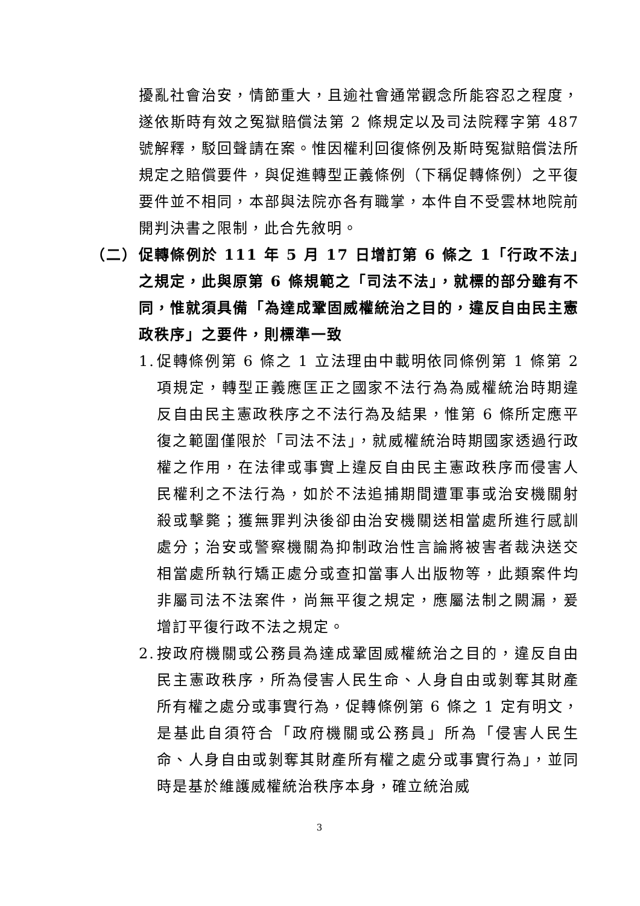擾亂社會治安，情節重大，且逾社會通常觀念所能容忍之程度，遂依斯時有效之冤獄賠償法第 2 條規定以及司法院釋字第 487 號解釋，駁回聲請在案。惟因權利回復條例及斯時冤獄賠償法所規定之賠償要件，與促進轉型正義條例（下稱促轉條例）之平復要件並不相同，本部與法院亦各有職掌，本件自不受雲林地院前開判決書之限制，此合先敘明。
（二） 促轉條例於 111 年 5 月 17 日增訂第 6 條之 1「行政不法」之規定，此與原第 6 條規範之「司法不法」，就標的部分雖有不同，惟就須具備「為達成鞏固威權統治之目的，違反自由民主憲政秩序」之要件，則標準一致
1. 促轉條例第 6 條之 1 立法理由中載明依同條例第 1 條第 2 項規定，轉型正義應匡正之國家不法行為為威權統治時期違反自由民主憲政秩序之不法行為及結果，惟第 6 條所定應平復之範圍僅限於「司法不法」，就威權統治時期國家透過行政權之作用，在法律或事實上違反自由民主憲政秩序而侵害人民權利之不法行為，如於不法追捕期間遭軍事或治安機關射殺或擊斃；獲無罪判決後卻由治安機關送相當處所進行感訓處分；治安或警察機關為抑制政治性言論將被害者裁決送交相當處所執行矯正處分或查扣當事人出版物等，此類案件均非屬司法不法案件，尚無平復之規定，應屬法制之闕漏，爰增訂平復行政不法之規定。
2. 按政府機關或公務員為達成鞏固威權統治之目的，違反自由民主憲政秩序，所為侵害人民生命、人身自由或剝奪其財產所有權之處分或事實行為，促轉條例第 6 條之 1 定有明文，是基此自須符合「政府機關或公務員」所為「侵害人民生命、人身自由或剝奪其財產所有權之處分或事實行為」，並同時是基於維護威權統治秩序本身，確立統治威
3